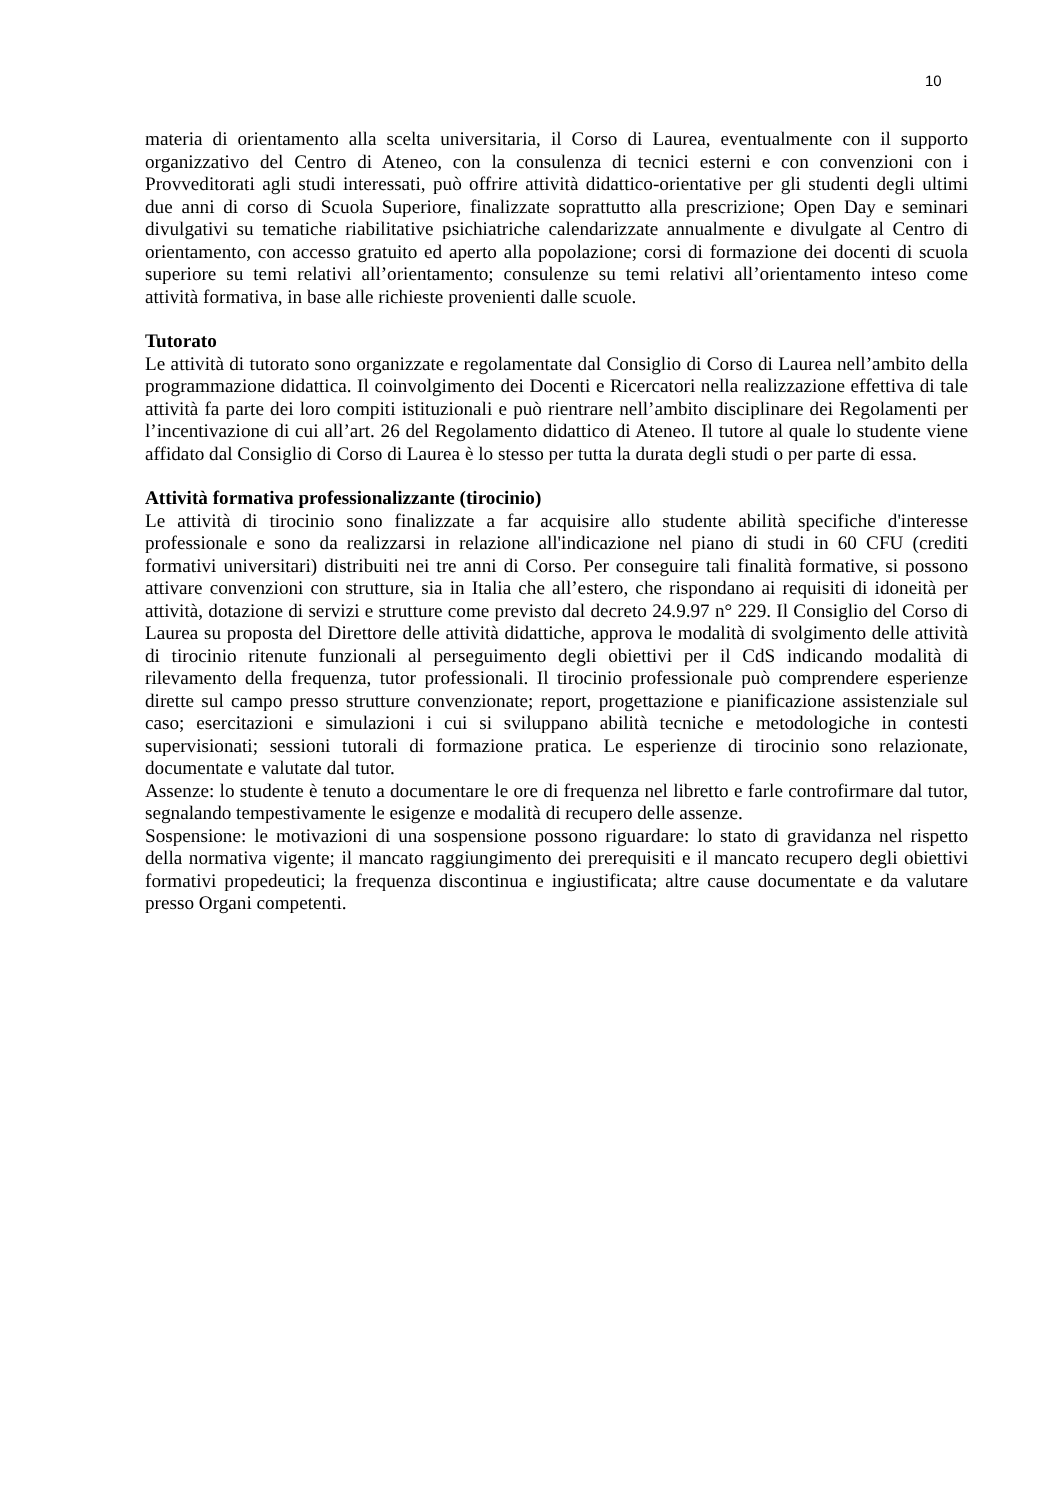10
materia di orientamento alla scelta universitaria, il Corso di Laurea, eventualmente con il supporto organizzativo del Centro di Ateneo, con la consulenza di tecnici esterni e con convenzioni con i Provveditorati agli studi interessati, può offrire attività didattico-orientative per gli studenti degli ultimi due anni di corso di Scuola Superiore, finalizzate soprattutto alla prescrizione; Open Day e seminari divulgativi su tematiche riabilitative psichiatriche calendarizzate annualmente e divulgate al Centro di orientamento, con accesso gratuito ed aperto alla popolazione; corsi di formazione dei docenti di scuola superiore su temi relativi all’orientamento; consulenze su temi relativi all’orientamento inteso come attività formativa, in base alle richieste provenienti dalle scuole.
Tutorato
Le attività di tutorato sono organizzate e regolamentate dal Consiglio di Corso di Laurea nell’ambito della programmazione didattica. Il coinvolgimento dei Docenti e Ricercatori nella realizzazione effettiva di tale attività fa parte dei loro compiti istituzionali e può rientrare nell’ambito disciplinare dei Regolamenti per l’incentivazione di cui all’art. 26 del Regolamento didattico di Ateneo. Il tutore al quale lo studente viene affidato dal Consiglio di Corso di Laurea è lo stesso per tutta la durata degli studi o per parte di essa.
Attività formativa professionalizzante (tirocinio)
Le attività di tirocinio sono finalizzate a far acquisire allo studente abilità specifiche d'interesse professionale e sono da realizzarsi in relazione all'indicazione nel piano di studi in 60 CFU (crediti formativi universitari) distribuiti nei tre anni di Corso. Per conseguire tali finalità formative, si possono attivare convenzioni con strutture, sia in Italia che all’estero, che rispondano ai requisiti di idoneità per attività, dotazione di servizi e strutture come previsto dal decreto 24.9.97 n° 229. Il Consiglio del Corso di Laurea su proposta del Direttore delle attività didattiche, approva le modalità di svolgimento delle attività di tirocinio ritenute funzionali al perseguimento degli obiettivi per il CdS indicando modalità di rilevamento della frequenza, tutor professionali. Il tirocinio professionale può comprendere esperienze dirette sul campo presso strutture convenzionate; report, progettazione e pianificazione assistenziale sul caso; esercitazioni e simulazioni i cui si sviluppano abilità tecniche e metodologiche in contesti supervisionati; sessioni tutorali di formazione pratica. Le esperienze di tirocinio sono relazionate, documentate e valutate dal tutor.
Assenze: lo studente è tenuto a documentare le ore di frequenza nel libretto e farle controfirmare dal tutor, segnalando tempestivamente le esigenze e modalità di recupero delle assenze.
Sospensione: le motivazioni di una sospensione possono riguardare: lo stato di gravidanza nel rispetto della normativa vigente; il mancato raggiungimento dei prerequisiti e il mancato recupero degli obiettivi formativi propedeutici; la frequenza discontinua e ingiustificata; altre cause documentate e da valutare presso Organi competenti.